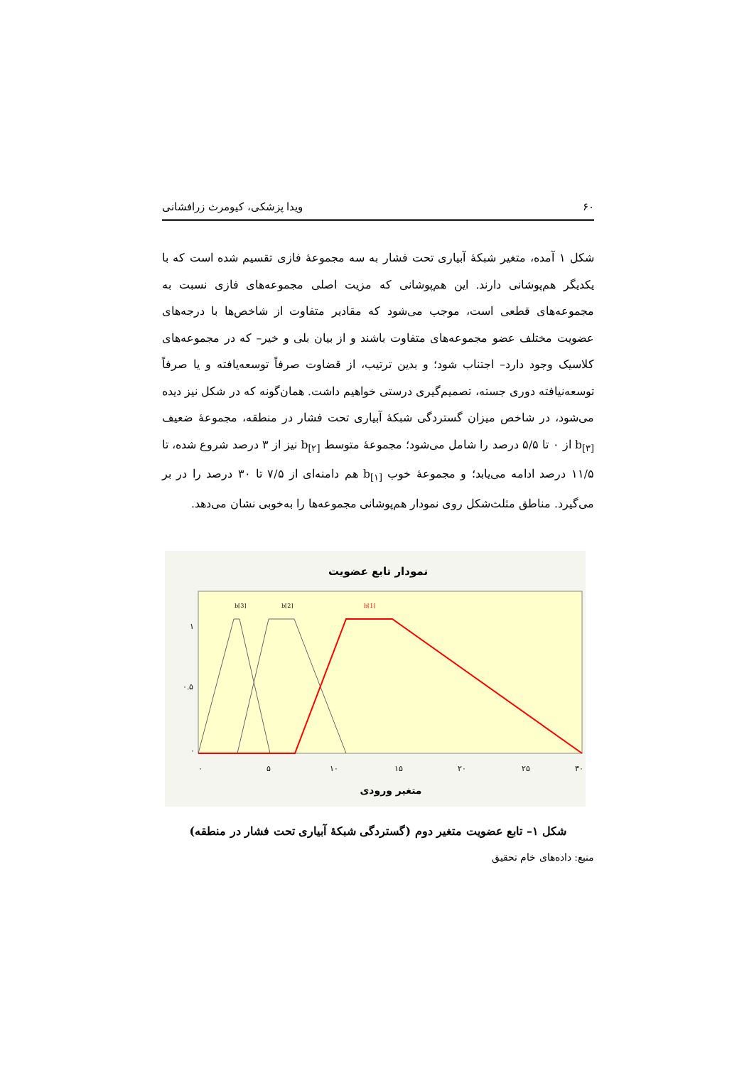۶۰ ویدا پزشکی، کیومرث زرافشانی
شکل ۱ آمده، متغیر شبکهٔ آبیاری تحت فشار به سه مجموعهٔ فازی تقسیم شده است که با یکدیگر هم‌پوشانی دارند. این هم‌پوشانی که مزیت اصلی مجموعه‌های فازی نسبت به مجموعه‌های قطعی است، موجب می‌شود که مقادیر متفاوت از شاخص‌ها با درجه‌های عضویت مختلف عضو مجموعه‌های متفاوت باشند و از بیان بلی و خیر– که در مجموعه‌های کلاسیک وجود دارد– اجتناب شود؛ و بدین ترتیب، از قضاوت صرفاً توسعه‌یافته و یا صرفاً توسعه‌نیافته دوری جسته، تصمیم‌گیری درستی خواهیم داشت. همان‌گونه که در شکل نیز دیده می‌شود، در شاخص میزان گستردگی شبکهٔ آبیاری تحت فشار در منطقه، مجموعهٔ ضعیف b<sub>[۳]</sub> از ۰ تا ۵/۵ درصد را شامل می‌شود؛ مجموعهٔ متوسط b<sub>[۲]</sub> نیز از ۳ درصد شروع شده، تا ۱۱/۵ درصد ادامه می‌یابد؛ و مجموعهٔ خوب b<sub>[۱]</sub> هم دامنه‌ای از ۷/۵ تا ۳۰ درصد را در بر می‌گیرد. مناطق مثلث‌شکل روی نمودار هم‌پوشانی مجموعه‌ها را به‌خوبی نشان می‌دهد.
نمودار تابع عضویت
b[3]
b[2]
b[1]
۱
۰.۵
۰
۰
۵
۱۰
۱۵
۲۰
۲۵
۳۰
متغیر ورودی
شکل ۱– تابع عضویت متغیر دوم (گستردگی شبکهٔ آبیاری تحت فشار در منطقه)
منبع: داده‌های خام تحقیق